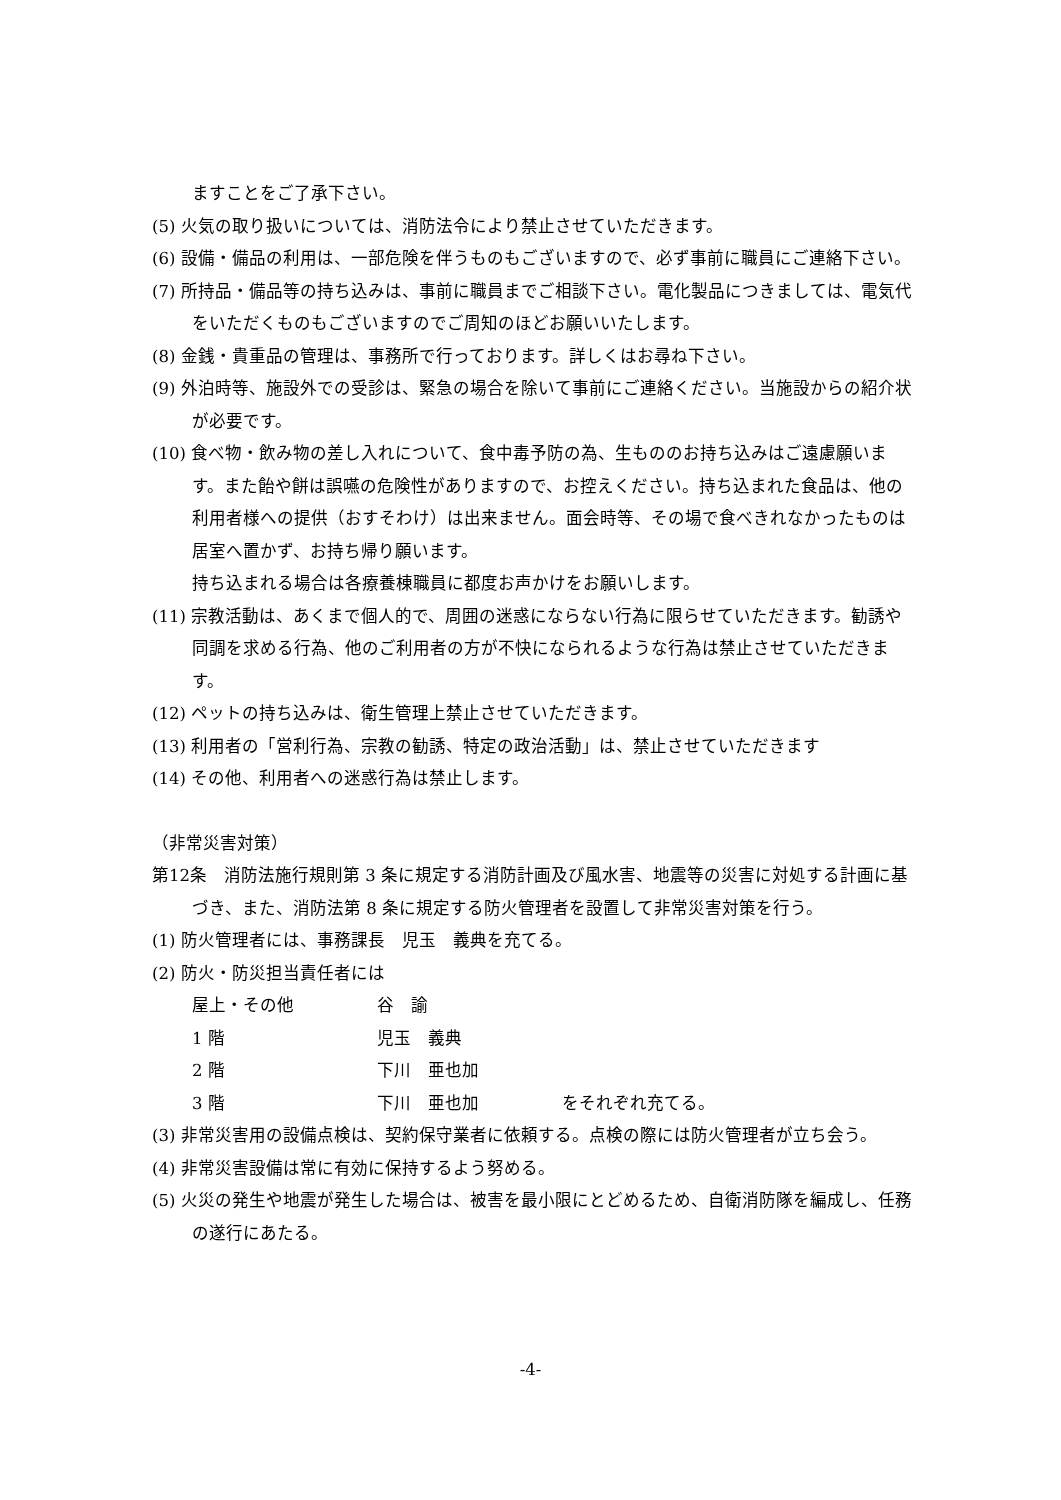ますことをご了承下さい。
(5) 火気の取り扱いについては、消防法令により禁止させていただきます。
(6) 設備・備品の利用は、一部危険を伴うものもございますので、必ず事前に職員にご連絡下さい。
(7) 所持品・備品等の持ち込みは、事前に職員までご相談下さい。電化製品につきましては、電気代をいただくものもございますのでご周知のほどお願いいたします。
(8) 金銭・貴重品の管理は、事務所で行っております。詳しくはお尋ね下さい。
(9) 外泊時等、施設外での受診は、緊急の場合を除いて事前にご連絡ください。当施設からの紹介状が必要です。
(10) 食べ物・飲み物の差し入れについて、食中毒予防の為、生もののお持ち込みはご遠慮願います。また飴や餅は誤嚥の危険性がありますので、お控えください。持ち込まれた食品は、他の利用者様への提供（おすそわけ）は出来ません。面会時等、その場で食べきれなかったものは居室へ置かず、お持ち帰り願います。
持ち込まれる場合は各療養棟職員に都度お声かけをお願いします。
(11) 宗教活動は、あくまで個人的で、周囲の迷惑にならない行為に限らせていただきます。勧誘や同調を求める行為、他のご利用者の方が不快になられるような行為は禁止させていただきます。
(12) ペットの持ち込みは、衛生管理上禁止させていただきます。
(13) 利用者の「営利行為、宗教の勧誘、特定の政治活動」は、禁止させていただきます
(14) その他、利用者への迷惑行為は禁止します。
（非常災害対策）
第12条　消防法施行規則第 3 条に規定する消防計画及び風水害、地震等の災害に対処する計画に基づき、また、消防法第 8 条に規定する防火管理者を設置して非常災害対策を行う。
(1) 防火管理者には、事務課長　児玉　義典を充てる。
(2) 防火・防災担当責任者には
屋上・その他 谷　諭
1 階 児玉　義典
2 階 下川　亜也加
3 階 下川　亜也加 をそれぞれ充てる。
(3) 非常災害用の設備点検は、契約保守業者に依頼する。点検の際には防火管理者が立ち会う。
(4) 非常災害設備は常に有効に保持するよう努める。
(5) 火災の発生や地震が発生した場合は、被害を最小限にとどめるため、自衛消防隊を編成し、任務の遂行にあたる。
-4-